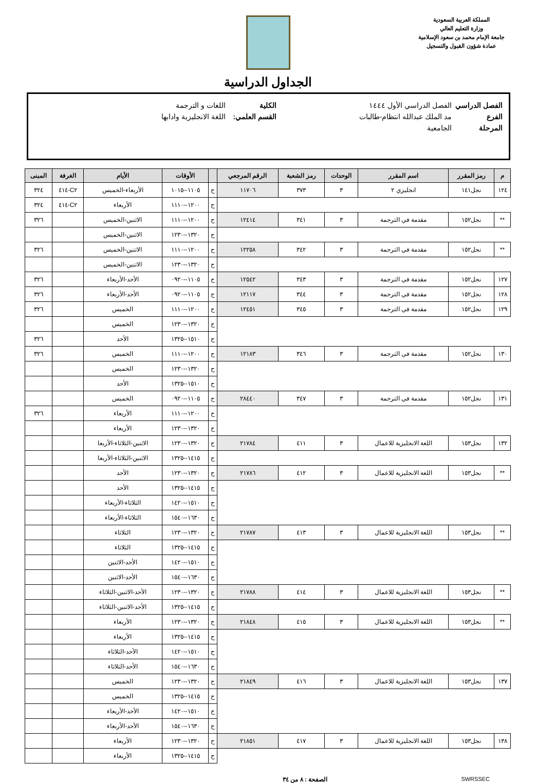المملكة العربية السعودية
وزارة التعليم العالي
جامعة الإمام محمد بن سعود الإسلامية
عمادة شؤون القبول والتسجيل
الجداول الدراسية
الفصل الدراسي الفصل الدراسي الأول ١٤٤٤ الكلية اللغات و الترجمة
الفرع مد الملك عبدالله انتظام-طالبات القسم العلمي: اللغة الانجليزية وادابها
المرحلة الجامعية
| م | رمز المقرر | اسم المقرر | الوحدات | رمز الشعبة | الرقم المرجعي | | الأوقات | الأيام | الغرفة | المبنى |
| --- | --- | --- | --- | --- | --- | --- | --- | --- | --- | --- |
| ١٢٤ | نجل١٤١ | انجليزي ٢ | ٣ | ٣٧٣ | ١١٧٠٦ | ح | ١١٠٥--١٠١٥ | الأربعاء-الخميس | C٢-٤١٤ | ٣٢٤ |
| | | | | | | ح | ١٢٠٠--١١١٠ | الأربعاء | C٢-٤١٤ | ٣٢٤ |
| ** | نجل١٥٢ | مقدمة في الترجمة | ٣ | ٣٤١ | ١٢٤١٤ | ح | ١٢٠٠--١١١٠ | الاثنين-الخميس | | ٣٢٦ |
| | | | | | | ح | ١٣٢٠--١٢٣٠ | الاثنين-الخميس | | |
| ** | نجل١٥٢ | مقدمة في الترجمة | ٣ | ٣٤٢ | ١٢٢٥٨ | ح | ١٢٠٠--١١١٠ | الاثنين-الخميس | | ٣٢٦ |
| | | | | | | ح | ١٣٢٠--١٢٣٠ | الاثنين-الخميس | | |
| ١٢٧ | نجل١٥٢ | مقدمة في الترجمة | ٣ | ٣٤٣ | ١٢٥٤٢ | ح | ١١٠٥--٠٩٢٠ | الأحد-الأربعاء | | ٣٢٦ |
| ١٢٨ | نجل١٥٢ | مقدمة في الترجمة | ٣ | ٣٤٤ | ١٢١١٧ | ح | ١١٠٥--٠٩٢٠ | الأحد-الأربعاء | | ٣٢٦ |
| ١٢٩ | نجل١٥٢ | مقدمة في الترجمة | ٣ | ٣٤٥ | ١٢٤٥١ | ح | ١٢٠٠--١١١٠ | الخميس | | ٣٢٦ |
| | | | | | | ح | ١٣٢٠--١٢٣٠ | الخميس | | |
| | | | | | | ح | ١٥١٠--١٣٢٥ | الأحد | | ٣٢٦ |
| ١٣٠ | نجل١٥٢ | مقدمة في الترجمة | ٣ | ٣٤٦ | ١٢١٨٣ | ح | ١٢٠٠--١١١٠ | الخميس | | ٣٢٦ |
| | | | | | | ح | ١٣٢٠--١٢٣٠ | الخميس | | |
| | | | | | | ح | ١٥١٠--١٣٢٥ | الأحد | | |
| ١٣١ | نجل١٥٢ | مقدمة في الترجمة | ٣ | ٣٤٧ | ٢٨٤٤٠ | ح | ١١٠٥--٠٩٢٠ | الخميس | | |
| | | | | | | ح | ١٢٠٠--١١١٠ | الأربعاء | | ٣٢٦ |
| | | | | | | ح | ١٣٢٠--١٢٣٠ | الأربعاء | | |
| ١٣٢ | نجل١٥٣ | اللغة الانجليزية للاعمال | ٣ | ٤١١ | ٢١٧٨٤ | ح | ١٣٢٠--١٢٣٠ | الاثنين-الثلاثاء-الأربعا | | |
| | | | | | | ح | ١٤١٥--١٣٢٥ | الاثنين-الثلاثاء-الأربعا | | |
| ** | نجل١٥٣ | اللغة الانجليزية للاعمال | ٣ | ٤١٢ | ٢١٧٨٦ | ح | ١٣٢٠--١٢٣٠ | الأحد | | |
| | | | | | | ح | ١٤١٥--١٣٢٥ | الأحد | | |
| | | | | | | ح | ١٥١٠--١٤٢٠ | الثلاثاء-الأربعاء | | |
| | | | | | | ح | ١٦٣٠--١٥٤٠ | الثلاثاء-الأربعاء | | |
| ** | نجل١٥٣ | اللغة الانجليزية للاعمال | ٣ | ٤١٣ | ٢١٧٨٧ | ح | ١٣٢٠--١٢٣٠ | الثلاثاء | | |
| | | | | | | ح | ١٤١٥--١٣٢٥ | الثلاثاء | | |
| | | | | | | ح | ١٥١٠--١٤٢٠ | الأحد-الاثنين | | |
| | | | | | | ح | ١٦٣٠--١٥٤٠ | الأحد-الاثنين | | |
| ** | نجل١٥٣ | اللغة الانجليزية للاعمال | ٣ | ٤١٤ | ٢١٧٨٨ | ح | ١٣٢٠--١٢٣٠ | الأحد-الاثنين-الثلاثاء | | |
| | | | | | | ح | ١٤١٥--١٣٢٥ | الأحد-الاثنين-الثلاثاء | | |
| ** | نجل١٥٣ | اللغة الانجليزية للاعمال | ٣ | ٤١٥ | ٢١٨٤٨ | ح | ١٣٢٠--١٢٣٠ | الأربعاء | | |
| | | | | | | ح | ١٤١٥--١٣٢٥ | الأربعاء | | |
| | | | | | | ح | ١٥١٠--١٤٢٠ | الأحد-الثلاثاء | | |
| | | | | | | ح | ١٦٣٠--١٥٤٠ | الأحد-الثلاثاء | | |
| ١٣٧ | نجل١٥٣ | اللغة الانجليزية للاعمال | ٣ | ٤١٦ | ٢١٨٤٩ | ح | ١٣٢٠--١٢٣٠ | الخميس | | |
| | | | | | | ح | ١٤١٥--١٣٢٥ | الخميس | | |
| | | | | | | ح | ١٥١٠--١٤٢٠ | الأحد-الأربعاء | | |
| | | | | | | ح | ١٦٣٠--١٥٤٠ | الأحد-الأربعاء | | |
| ١٣٨ | نجل١٥٣ | اللغة الانجليزية للاعمال | ٣ | ٤١٧ | ٢١٨٥١ | ح | ١٣٢٠--١٢٣٠ | الأربعاء | | |
| | | | | | | ح | ١٤١٥--١٣٢٥ | الأربعاء | | |
SWRSSEC الصفحة : ٨ من ٣٤